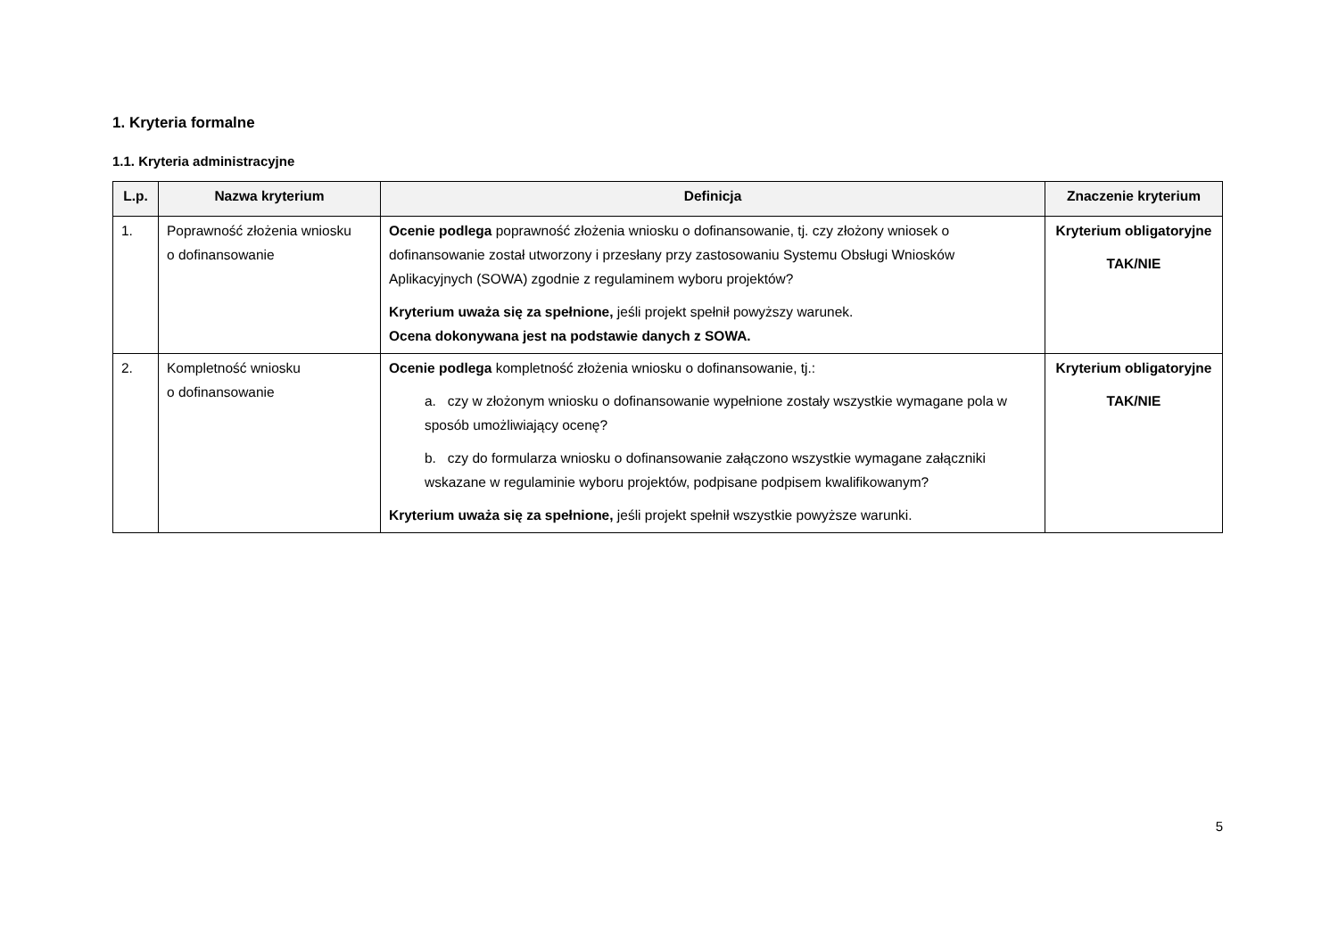1. Kryteria formalne
1.1. Kryteria administracyjne
| L.p. | Nazwa kryterium | Definicja | Znaczenie kryterium |
| --- | --- | --- | --- |
| 1. | Poprawność złożenia wniosku o dofinansowanie | Ocenie podlega poprawność złożenia wniosku o dofinansowanie, tj. czy złożony wniosek o dofinansowanie został utworzony i przesłany przy zastosowaniu Systemu Obsługi Wniosków Aplikacyjnych (SOWA) zgodnie z regulaminem wyboru projektów? Kryterium uważa się za spełnione, jeśli projekt spełnił powyższy warunek. Ocena dokonywana jest na podstawie danych z SOWA. | Kryterium obligatoryjne TAK/NIE |
| 2. | Kompletność wniosku o dofinansowanie | Ocenie podlega kompletność złożenia wniosku o dofinansowanie, tj.: a. czy w złożonym wniosku o dofinansowanie wypełnione zostały wszystkie wymagane pola w sposób umożliwiający ocenę? b. czy do formularza wniosku o dofinansowanie załączono wszystkie wymagane załączniki wskazane w regulaminie wyboru projektów, podpisane podpisem kwalifikowanym? Kryterium uważa się za spełnione, jeśli projekt spełnił wszystkie powyższe warunki. | Kryterium obligatoryjne TAK/NIE |
5